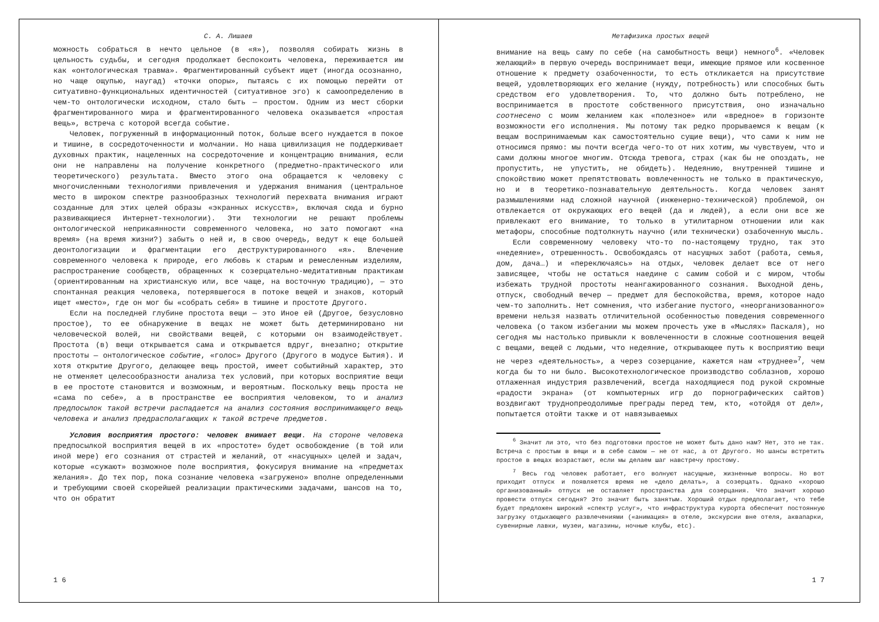С. А. Лишаев
можность собраться в нечто цельное (в «я»), позволяя собирать жизнь в цельность судьбы, и сегодня продолжает беспокоить человека, переживается им как «онтологическая травма». Фрагментированный субъект ищет (иногда осознанно, но чаще ощупью, наугад) «точки опоры», пытаясь с их помощью перейти от ситуативно-функциональных идентичностей (ситуативное эго) к самоопределению в чем-то онтологически исходном, стало быть — простом. Одним из мест сборки фрагментированного мира и фрагментированного человека оказывается «простая вещь», встреча с которой всегда событие.
Человек, погруженный в информационный поток, больше всего нуждается в покое и тишине, в сосредоточенности и молчании. Но наша цивилизация не поддерживает духовных практик, нацеленных на сосредоточение и концентрацию внимания, если они не направлены на получение конкретного (предметно-практического или теоретического) результата. Вместо этого она обращается к человеку с многочисленными технологиями привлечения и удержания внимания (центральное место в широком спектре разнообразных технологий перехвата внимания играют созданные для этих целей образы «экранных искусств», включая сюда и бурно развивающиеся Интернет-технологии). Эти технологии не решают проблемы онтологической неприкаянности современного человека, но зато помогают «на время» (на время жизни?) забыть о ней и, в свою очередь, ведут к еще большей деонтологизации и фрагментации его деструктурированного «я». Влечение современного человека к природе, его любовь к старым и ремесленным изделиям, распространение сообществ, обращенных к созерцательно-медитативным практикам (ориентированным на христианскую или, все чаще, на восточную традицию), — это спонтанная реакция человека, потерявшегося в потоке вещей и знаков, который ищет «место», где он мог бы «собрать себя» в тишине и простоте Другого.
Если на последней глубине простота вещи — это Иное ей (Другое, безусловно простое), то ее обнаружение в вещах не может быть детерминировано ни человеческой волей, ни свойствами вещей, с которыми он взаимодействует. Простота (в) вещи открывается сама и открывается вдруг, внезапно; открытие простоты — онтологическое событие, «голос» Другого (Другого в модусе Бытия). И хотя открытие Другого, делающее вещь простой, имеет событийный характер, это не отменяет целесообразности анализа тех условий, при которых восприятие вещи в ее простоте становится и возможным, и вероятным. Поскольку вещь проста не «сама по себе», а в пространстве ее восприятия человеком, то и анализ предпосылок такой встречи распадается на анализ состояния воспринимающего вещь человека и анализ предрасполагающих к такой встрече предметов.
Условия восприятия простого: человек внимает вещи. На стороне человека предпосылкой восприятия вещей в их «простоте» будет освобождение (в той или иной мере) его сознания от страстей и желаний, от «насущных» целей и задач, которые «сужают» возможное поле восприятия, фокусируя внимание на «предметах желания». До тех пор, пока сознание человека «загружено» вполне определенными и требующими своей скорейшей реализации практическими задачами, шансов на то, что он обратит
1 6
Метафизика простых вещей
внимание на вещь саму по себе (на самобытность вещи) немного<sup>6</sup>. «Человек желающий» в первую очередь воспринимает вещи, имеющие прямое или косвенное отношение к предмету озабоченности, то есть откликается на присутствие вещей, удовлетворяющих его желание (нужду, потребность) или способных быть средством его удовлетворения. То, что должно быть потреблено, не воспринимается в простоте собственного присутствия, оно изначально соотнесено с моим желанием как «полезное» или «вредное» в горизонте возможности его исполнения. Мы потому так редко прорываемся к вещам (к вещам воспринимаемым как самостоятельно сущие вещи), что сами к ним не относимся прямо: мы почти всегда чего-то от них хотим, мы чувствуем, что и сами должны многое многим. Отсюда тревога, страх (как бы не опоздать, не пропустить, не упустить, не обидеть). Недеянию, внутренней тишине и спокойствию может препятствовать вовлеченность не только в практическую, но и в теоретико-познавательную деятельность. Когда человек занят размышлениями над сложной научной (инженерно-технической) проблемой, он отвлекается от окружающих его вещей (да и людей), а если они все же привлекают его внимание, то только в утилитарном отношении или как метафоры, способные подтолкнуть научно (или технически) озабоченную мысль.
Если современному человеку что-то по-настоящему трудно, так это «недеяние», отрешенность. Освобождаясь от насущных забот (работа, семья, дом, дача…) и «переключаясь» на отдых, человек делает все от него зависящее, чтобы не остаться наедине с самим собой и с миром, чтобы избежать трудной простоты неангажированного сознания. Выходной день, отпуск, свободный вечер — предмет для беспокойства, время, которое надо чем-то заполнить. Нет сомнения, что избегание пустого, «неорганизованного» времени нельзя назвать отличительной особенностью поведения современного человека (о таком избегании мы можем прочесть уже в «Мыслях» Паскаля), но сегодня мы настолько привыкли к вовлеченности в сложные соотношения вещей с вещами, вещей с людьми, что недеяние, открывающее путь к восприятию вещи не через «деятельность», а через созерцание, кажется нам «труднее»<sup>7</sup>, чем когда бы то ни было. Высокотехнологическое производство соблазнов, хорошо отлаженная индустрия развлечений, всегда находящиеся под рукой скромные «радости экрана» (от компьютерных игр до порнографических сайтов) воздвигают труднопреодолимые преграды перед тем, кто, «отойдя от дел», попытается отойти также и от навязываемых
<sup>6</sup> Значит ли это, что без подготовки простое не может быть дано нам? Нет, это не так. Встреча с простым в вещи и в себе самом — не от нас, а от Другого. Но шансы встретить простое в вещах возрастают, если мы делаем шаг навстречу простому.
<sup>7</sup> Весь год человек работает, его волнуют насущные, жизненные вопросы. Но вот приходит отпуск и появляется время не «дело делать», а созерцать. Однако «хорошо организованный» отпуск не оставляет пространства для созерцания. Что значит хорошо провести отпуск сегодня? Это значит быть занятым. Хороший отдых предполагает, что тебе будет предложен широкий «спектр услуг», что инфраструктура курорта обеспечит постоянную загрузку отдыхающего развлечениями («анимация» в отеле, экскурсии вне отеля, аквапарки, сувенирные лавки, музеи, магазины, ночные клубы, etc).
1 7